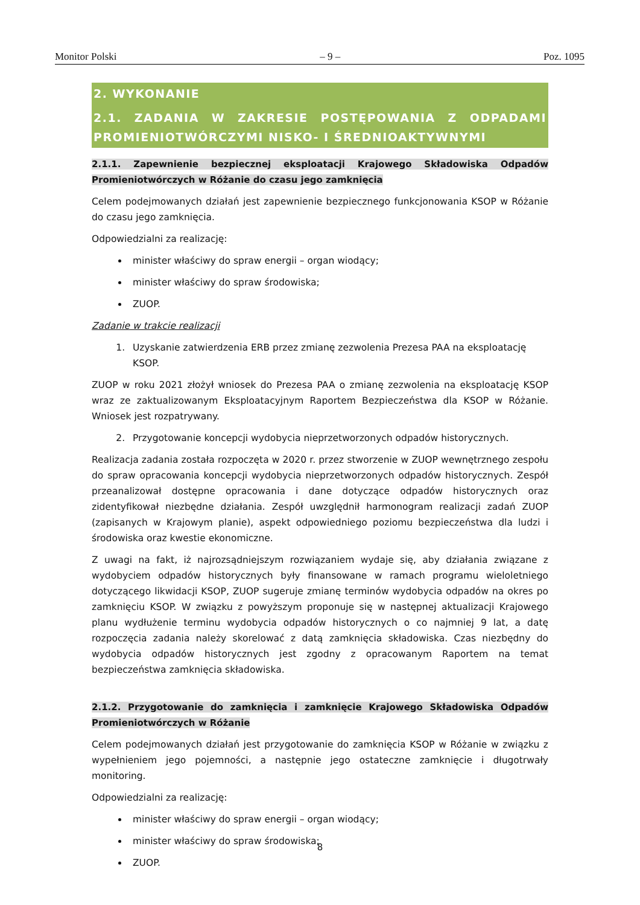Monitor Polski – 9 – Poz. 1095
2. WYKONANIE
2.1. ZADANIA W ZAKRESIE POSTĘPOWANIA Z ODPADAMI PROMIENIOTWÓRCZYMI NISKO- I ŚREDNIOAKTYWNYMI
2.1.1. Zapewnienie bezpiecznej eksploatacji Krajowego Składowiska Odpadów Promieniotwórczych w Różanie do czasu jego zamknięcia
Celem podejmowanych działań jest zapewnienie bezpiecznego funkcjonowania KSOP w Różanie do czasu jego zamknięcia.
Odpowiedzialni za realizację:
minister właściwy do spraw energii – organ wiodący;
minister właściwy do spraw środowiska;
ZUOP.
Zadanie w trakcie realizacji
1. Uzyskanie zatwierdzenia ERB przez zmianę zezwolenia Prezesa PAA na eksploatację KSOP.
ZUOP w roku 2021 złożył wniosek do Prezesa PAA o zmianę zezwolenia na eksploatację KSOP wraz ze zaktualizowanym Eksploatacyjnym Raportem Bezpieczeństwa dla KSOP w Różanie. Wniosek jest rozpatrywany.
2. Przygotowanie koncepcji wydobycia nieprzetworzonych odpadów historycznych.
Realizacja zadania została rozpoczęta w 2020 r. przez stworzenie w ZUOP wewnętrznego zespołu do spraw opracowania koncepcji wydobycia nieprzetworzonych odpadów historycznych. Zespół przeanalizował dostępne opracowania i dane dotyczące odpadów historycznych oraz zidentyfikował niezbędne działania. Zespół uwzględnił harmonogram realizacji zadań ZUOP (zapisanych w Krajowym planie), aspekt odpowiedniego poziomu bezpieczeństwa dla ludzi i środowiska oraz kwestie ekonomiczne.
Z uwagi na fakt, iż najrozsądniejszym rozwiązaniem wydaje się, aby działania związane z wydobyciem odpadów historycznych były finansowane w ramach programu wieloletniego dotyczącego likwidacji KSOP, ZUOP sugeruje zmianę terminów wydobycia odpadów na okres po zamknięciu KSOP. W związku z powyższym proponuje się w następnej aktualizacji Krajowego planu wydłużenie terminu wydobycia odpadów historycznych o co najmniej 9 lat, a datę rozpoczęcia zadania należy skorelować z datą zamknięcia składowiska. Czas niezbędny do wydobycia odpadów historycznych jest zgodny z opracowanym Raportem na temat bezpieczeństwa zamknięcia składowiska.
2.1.2. Przygotowanie do zamknięcia i zamknięcie Krajowego Składowiska Odpadów Promieniotwórczych w Różanie
Celem podejmowanych działań jest przygotowanie do zamknięcia KSOP w Różanie w związku z wypełnieniem jego pojemności, a następnie jego ostateczne zamknięcie i długotrwały monitoring.
Odpowiedzialni za realizację:
minister właściwy do spraw energii – organ wiodący;
minister właściwy do spraw środowiska;
ZUOP.
8